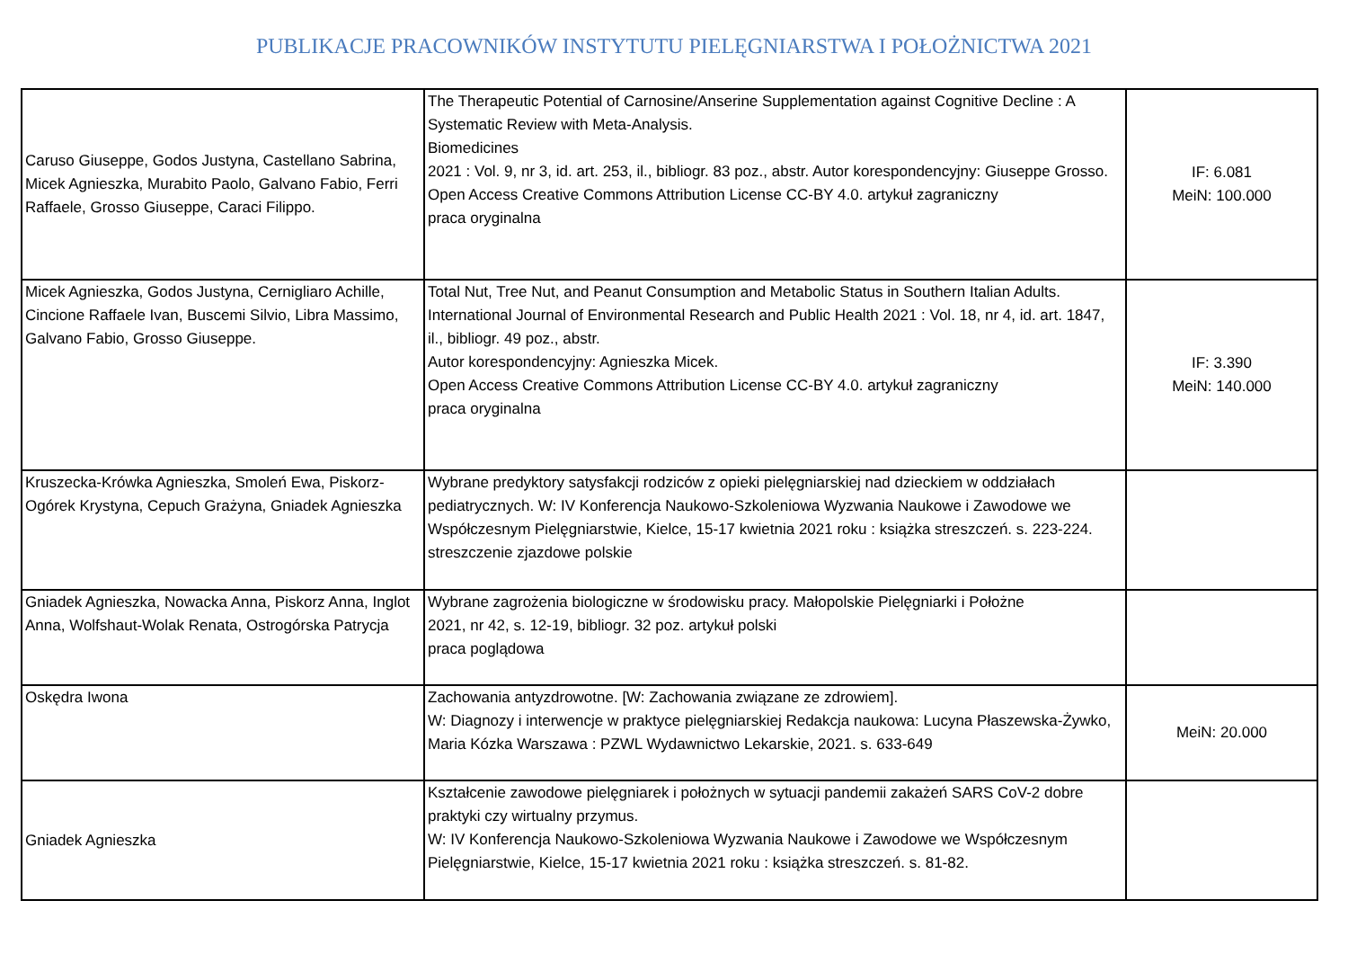PUBLIKACJE PRACOWNIKÓW INSTYTUTU PIELĘGNIARSTWA I POŁOŻNICTWA 2021
| Caruso Giuseppe, Godos Justyna, Castellano Sabrina, Micek Agnieszka, Murabito Paolo, Galvano Fabio, Ferri Raffaele, Grosso Giuseppe, Caraci Filippo. | The Therapeutic Potential of Carnosine/Anserine Supplementation against Cognitive Decline : A Systematic Review with Meta-Analysis. Biomedicines 2021 : Vol. 9, nr 3, id. art. 253, il., bibliogr. 83 poz., abstr. Autor korespondencyjny: Giuseppe Grosso. Open Access Creative Commons Attribution License CC-BY 4.0. artykuł zagraniczny praca oryginalna | IF: 6.081 MeiN: 100.000 |
| Micek Agnieszka, Godos Justyna, Cernigliaro Achille, Cincione Raffaele Ivan, Buscemi Silvio, Libra Massimo, Galvano Fabio, Grosso Giuseppe. | Total Nut, Tree Nut, and Peanut Consumption and Metabolic Status in Southern Italian Adults. International Journal of Environmental Research and Public Health 2021 : Vol. 18, nr 4, id. art. 1847, il., bibliogr. 49 poz., abstr. Autor korespondencyjny: Agnieszka Micek. Open Access Creative Commons Attribution License CC-BY 4.0. artykuł zagraniczny praca oryginalna | IF: 3.390 MeiN: 140.000 |
| Kruszecka-Krówka Agnieszka, Smoleń Ewa, Piskorz-Ogórek Krystyna, Cepuch Grażyna, Gniadek Agnieszka | Wybrane predyktory satysfakcji rodziców z opieki pielęgniarskiej nad dzieckiem w oddziałach pediatrycznych. W: IV Konferencja Naukowo-Szkoleniowa Wyzwania Naukowe i Zawodowe we Współczesnym Pielęgniarstwie, Kielce, 15-17 kwietnia 2021 roku : książka streszczeń. s. 223-224. streszczenie zjazdowe polskie | |
| Gniadek Agnieszka, Nowacka Anna, Piskorz Anna, Inglot Anna, Wolfshaut-Wolak Renata, Ostrogórska Patrycja | Wybrane zagrożenia biologiczne w środowisku pracy. Małopolskie Pielęgniarki i Położne 2021, nr 42, s. 12-19, bibliogr. 32 poz. artykuł polski praca poglądowa | |
| Oskędra Iwona | Zachowania antyzdrowotne. [W: Zachowania związane ze zdrowiem]. W: Diagnozy i interwencje w praktyce pielęgniarskiej Redakcja naukowa: Lucyna Płaszewska-Żywko, Maria Kózka Warszawa : PZWL Wydawnictwo Lekarskie, 2021. s. 633-649 | MeiN: 20.000 |
| Gniadek Agnieszka | Kształcenie zawodowe pielęgniarek i położnych w sytuacji pandemii zakażeń SARS CoV-2 dobre praktyki czy wirtualny przymus. W: IV Konferencja Naukowo-Szkoleniowa Wyzwania Naukowe i Zawodowe we Współczesnym Pielęgniarstwie, Kielce, 15-17 kwietnia 2021 roku : książka streszczeń. s. 81-82. | |